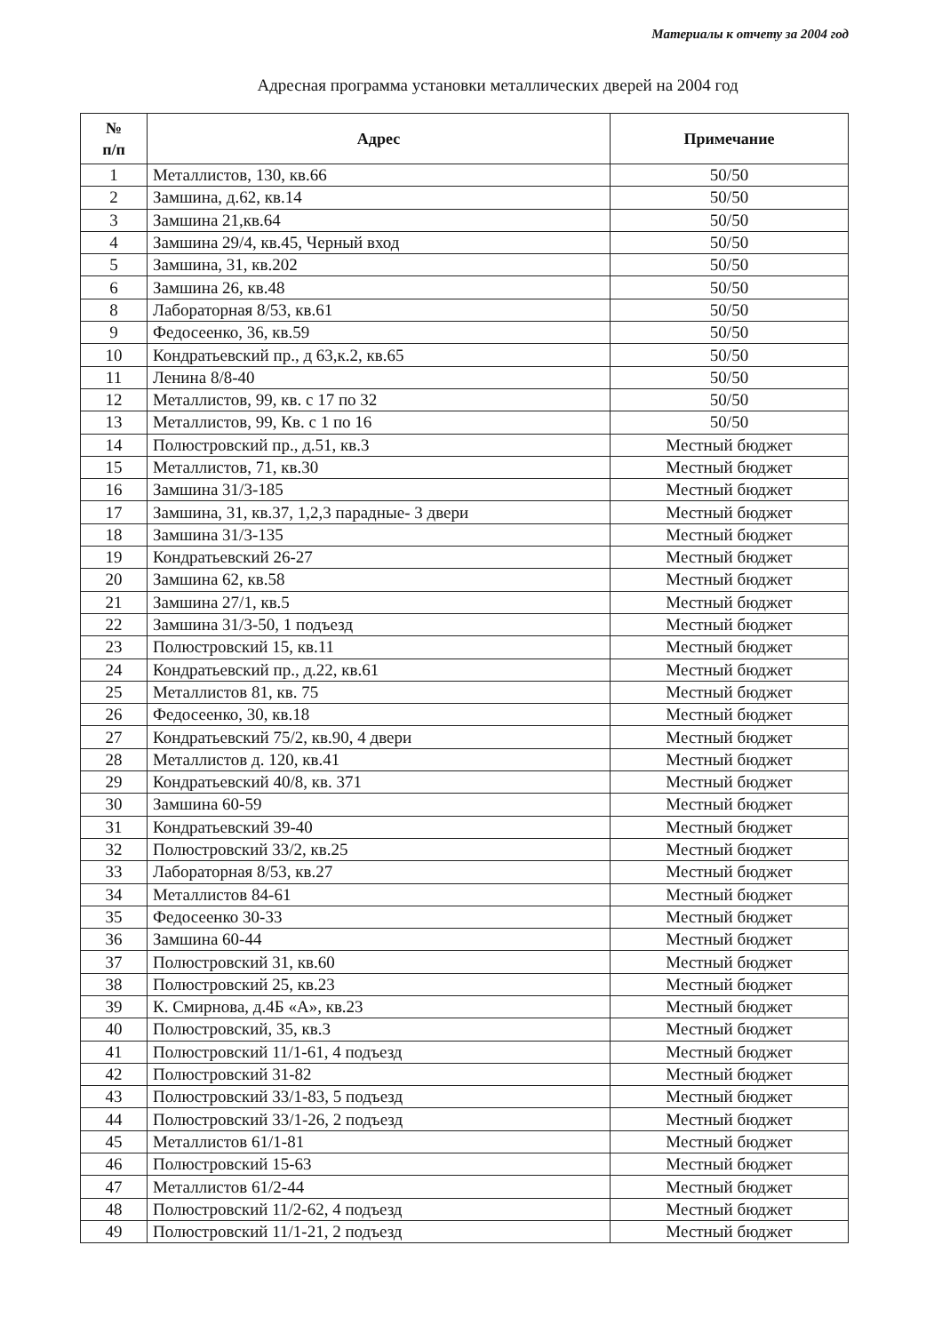Материалы к отчету за 2004 год
Адресная программа установки металлических дверей на 2004 год
| № п/п | Адрес | Примечание |
| --- | --- | --- |
| 1 | Металлистов, 130, кв.66 | 50/50 |
| 2 | Замшина, д.62, кв.14 | 50/50 |
| 3 | Замшина 21,кв.64 | 50/50 |
| 4 | Замшина 29/4, кв.45, Черный вход | 50/50 |
| 5 | Замшина, 31, кв.202 | 50/50 |
| 6 | Замшина 26, кв.48 | 50/50 |
| 8 | Лабораторная 8/53, кв.61 | 50/50 |
| 9 | Федосеенко, 36, кв.59 | 50/50 |
| 10 | Кондратьевский пр., д 63,к.2, кв.65 | 50/50 |
| 11 | Ленина 8/8-40 | 50/50 |
| 12 | Металлистов, 99, кв. с 17 по 32 | 50/50 |
| 13 | Металлистов, 99, Кв. с 1 по 16 | 50/50 |
| 14 | Полюстровский пр., д.51, кв.3 | Местный бюджет |
| 15 | Металлистов, 71, кв.30 | Местный бюджет |
| 16 | Замшина 31/3-185 | Местный бюджет |
| 17 | Замшина, 31, кв.37, 1,2,3 парадные- 3 двери | Местный бюджет |
| 18 | Замшина 31/3-135 | Местный бюджет |
| 19 | Кондратьевский 26-27 | Местный бюджет |
| 20 | Замшина 62, кв.58 | Местный бюджет |
| 21 | Замшина 27/1, кв.5 | Местный бюджет |
| 22 | Замшина 31/3-50, 1 подъезд | Местный бюджет |
| 23 | Полюстровский 15, кв.11 | Местный бюджет |
| 24 | Кондратьевский пр., д.22, кв.61 | Местный бюджет |
| 25 | Металлистов 81, кв. 75 | Местный бюджет |
| 26 | Федосеенко, 30, кв.18 | Местный бюджет |
| 27 | Кондратьевский 75/2, кв.90, 4 двери | Местный бюджет |
| 28 | Металлистов д. 120, кв.41 | Местный бюджет |
| 29 | Кондратьевский 40/8, кв. 371 | Местный бюджет |
| 30 | Замшина 60-59 | Местный бюджет |
| 31 | Кондратьевский 39-40 | Местный бюджет |
| 32 | Полюстровский 33/2, кв.25 | Местный бюджет |
| 33 | Лабораторная 8/53, кв.27 | Местный бюджет |
| 34 | Металлистов 84-61 | Местный бюджет |
| 35 | Федосеенко 30-33 | Местный бюджет |
| 36 | Замшина 60-44 | Местный бюджет |
| 37 | Полюстровский 31, кв.60 | Местный бюджет |
| 38 | Полюстровский 25, кв.23 | Местный бюджет |
| 39 | К. Смирнова, д.4Б «А», кв.23 | Местный бюджет |
| 40 | Полюстровский, 35, кв.3 | Местный бюджет |
| 41 | Полюстровский 11/1-61, 4 подъезд | Местный бюджет |
| 42 | Полюстровский 31-82 | Местный бюджет |
| 43 | Полюстровский 33/1-83, 5 подъезд | Местный бюджет |
| 44 | Полюстровский 33/1-26, 2 подъезд | Местный бюджет |
| 45 | Металлистов 61/1-81 | Местный бюджет |
| 46 | Полюстровский 15-63 | Местный бюджет |
| 47 | Металлистов 61/2-44 | Местный бюджет |
| 48 | Полюстровский 11/2-62, 4 подъезд | Местный бюджет |
| 49 | Полюстровский 11/1-21, 2 подъезд | Местный бюджет |